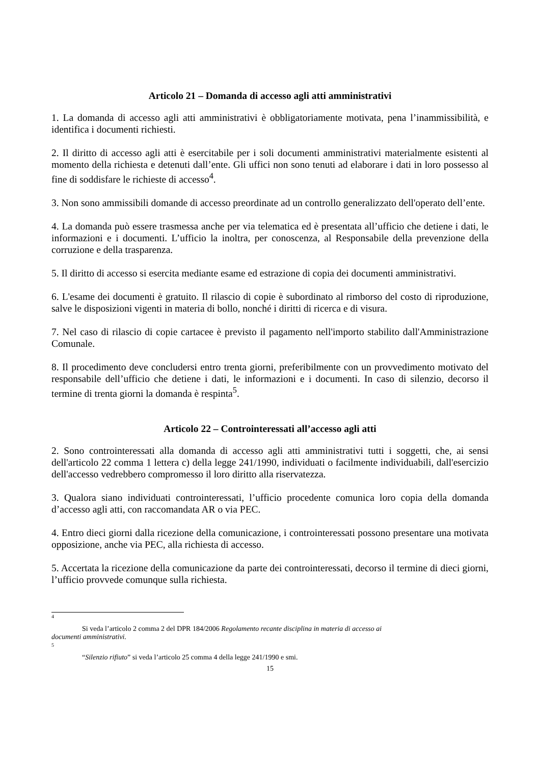Articolo 21 – Domanda di accesso agli atti amministrativi
1. La domanda di accesso agli atti amministrativi è obbligatoriamente motivata, pena l’inammissibilità, e identifica i documenti richiesti.
2. Il diritto di accesso agli atti è esercitabile per i soli documenti amministrativi materialmente esistenti al momento della richiesta e detenuti dall’ente. Gli uffici non sono tenuti ad elaborare i dati in loro possesso al fine di soddisfare le richieste di accesso<sup>4</sup>.
3. Non sono ammissibili domande di accesso preordinate ad un controllo generalizzato dell'operato dell’ente.
4. La domanda può essere trasmessa anche per via telematica ed è presentata all’ufficio che detiene i dati, le informazioni e i documenti. L’ufficio la inoltra, per conoscenza, al Responsabile della prevenzione della corruzione e della trasparenza.
5. Il diritto di accesso si esercita mediante esame ed estrazione di copia dei documenti amministrativi.
6. L'esame dei documenti è gratuito. Il rilascio di copie è subordinato al rimborso del costo di riproduzione, salve le disposizioni vigenti in materia di bollo, nonché i diritti di ricerca e di visura.
7. Nel caso di rilascio di copie cartacee è previsto il pagamento nell'importo stabilito dall'Amministrazione Comunale.
8. Il procedimento deve concludersi entro trenta giorni, preferibilmente con un provvedimento motivato del responsabile dell’ufficio che detiene i dati, le informazioni e i documenti. In caso di silenzio, decorso il termine di trenta giorni la domanda è respinta<sup>5</sup>.
Articolo 22 – Controinteressati all’accesso agli atti
2. Sono controinteressati alla domanda di accesso agli atti amministrativi tutti i soggetti, che, ai sensi dell'articolo 22 comma 1 lettera c) della legge 241/1990, individuati o facilmente individuabili, dall'esercizio dell'accesso vedrebbero compromesso il loro diritto alla riservatezza.
3. Qualora siano individuati controinteressati, l’ufficio procedente comunica loro copia della domanda d’accesso agli atti, con raccomandata AR o via PEC.
4. Entro dieci giorni dalla ricezione della comunicazione, i controinteressati possono presentare una motivata opposizione, anche via PEC, alla richiesta di accesso.
5. Accertata la ricezione della comunicazione da parte dei controinteressati, decorso il termine di dieci giorni, l’ufficio provvede comunque sulla richiesta.
4
Si veda l’articolo 2 comma 2 del DPR 184/2006 Regolamento recante disciplina in materia di accesso ai
documenti amministrativi.
5
“Silenzio rifiuto” si veda l’articolo 25 comma 4 della legge 241/1990 e smi.
15